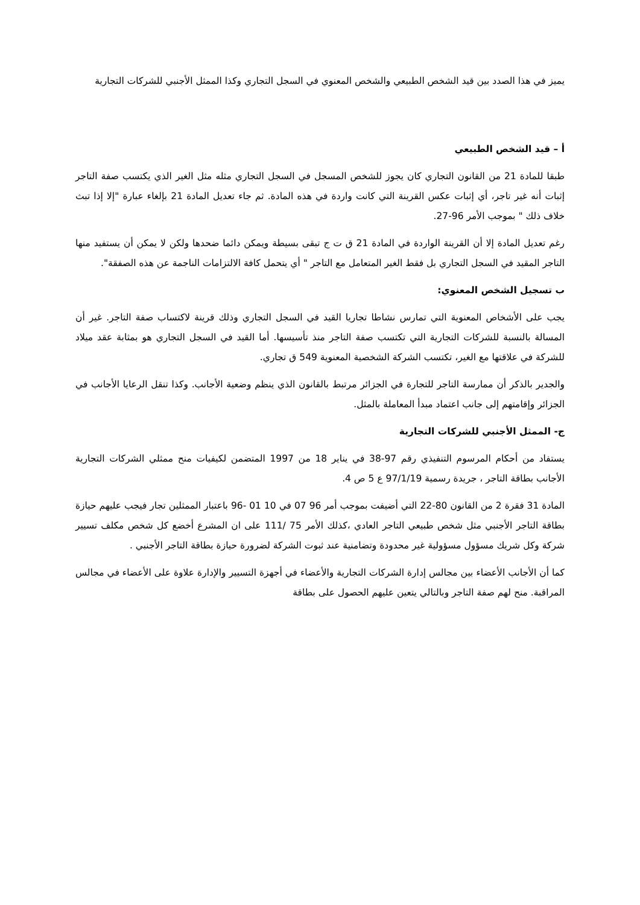يميز في هذا الصدد بين قيد الشخص الطبيعي والشخص المعنوي في السجل التجاري وكذا الممثل الأجنبي للشركات التجارية
أ – قيد الشخص الطبيعي
طبقا للمادة 21 من القانون التجاري كان يجوز للشخص المسجل في السجل التجاري مثله مثل الغير الذي يكتسب صفة التاجر إثبات أنه غير تاجر، أي إثبات عكس القرينة التي كانت واردة في هذه المادة. ثم جاء تعديل المادة 21 بإلغاء عبارة "إلا إذا تبث خلاف ذلك " بموجب الأمر 96-27.
رغم تعديل المادة إلا أن القرينة الواردة في المادة 21 ق ت ج تبقى بسيطة ويمكن دائما ضحدها ولكن لا يمكن أن يستفيد منها التاجر المقيد في السجل التجاري بل فقط الغير المتعامل مع التاجر " أي يتحمل كافة الالتزامات الناجمة عن هذه الصفقة".
ب تسجيل الشخص المعنوي:
يجب على الأشخاص المعنوية التي تمارس نشاطا تجاريا القيد في السجل التجاري وذلك قرينة لاكتساب صفة التاجر. غير أن المسالة بالنسبة للشركات التجارية التي تكتسب صفة التاجر منذ تأسيسها. أما القيد في السجل التجاري هو بمثابة عقد ميلاد للشركة في علاقتها مع الغير، تكتسب الشركة الشخصية المعنوية 549 ق تجاري.
والجدير بالذكر أن ممارسة التاجر للتجارة في الجزائر مرتبط بالقانون الذي ينظم وضعية الأجانب. وكذا تنقل الرعايا الأجانب في الجزائر وإقامتهم إلى جانب اعتماد مبدأ المعاملة بالمثل.
ج- الممثل الأجنبي للشركات التجارية
يستفاد من أحكام المرسوم التنفيذي رقم 97-38 في يناير 18 من 1997 المتضمن لكيفيات منح ممثلي الشركات التجارية الأجانب بطاقة التاجر ، جريدة رسمية 97/1/19 ع 5 ص 4.
المادة 31 فقرة 2 من القانون 80-22 التي أضيفت بموجب أمر 96 07 في 10 01 -96 باعتبار الممثلين تجار فيجب عليهم حيازة بطاقة التاجر الأجنبي مثل شخص طبيعي التاجر العادي ،كذلك الأمر 75 /111 على ان المشرع أخضع كل شخص مكلف تسيير شركة وكل شريك مسؤول مسؤولية غير محدودة وتضامنية عند ثبوت الشركة لضرورة حيازة بطاقة التاجر الأجنبي .
كما أن الأجانب الأعضاء بين مجالس إدارة الشركات التجارية والأعضاء في أجهزة التسيير والإدارة علاوة على الأعضاء في مجالس المراقبة. منح لهم صفة التاجر وبالتالي يتعين عليهم الحصول على بطاقة